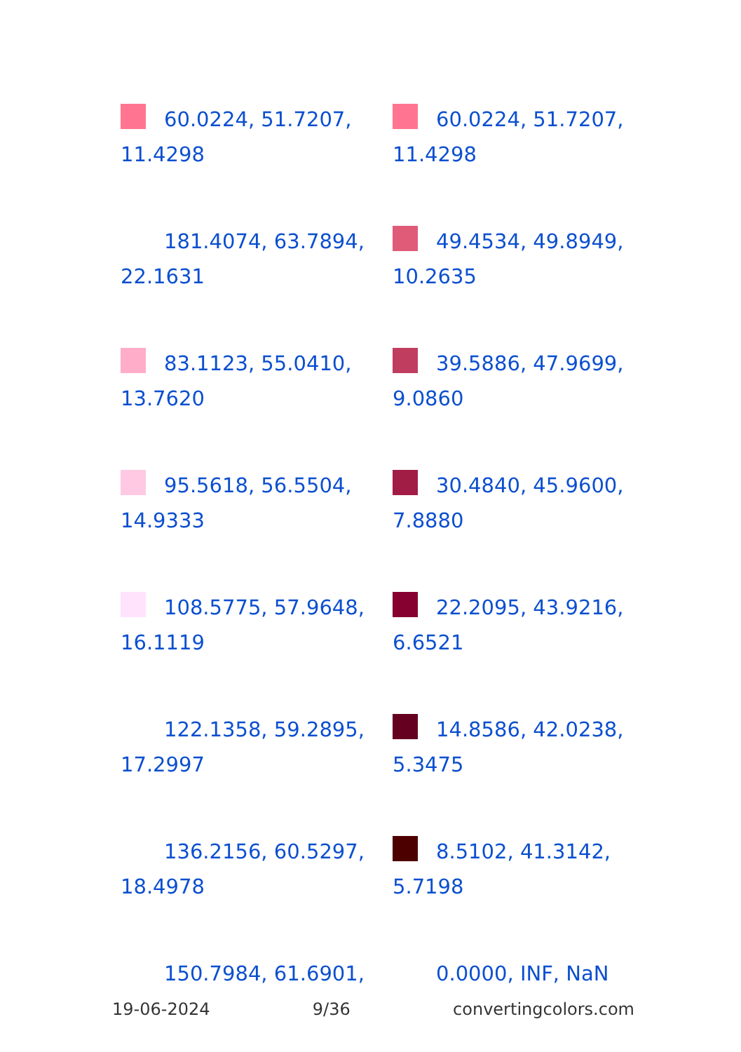60.0224, 51.7207, 11.4298
60.0224, 51.7207, 11.4298
181.4074, 63.7894, 22.1631
49.4534, 49.8949, 10.2635
83.1123, 55.0410, 13.7620
39.5886, 47.9699, 9.0860
95.5618, 56.5504, 14.9333
30.4840, 45.9600, 7.8880
108.5775, 57.9648, 16.1119
22.2095, 43.9216, 6.6521
122.1358, 59.2895, 17.2997
14.8586, 42.0238, 5.3475
136.2156, 60.5297, 18.4978
8.5102, 41.3142, 5.7198
150.7984, 61.6901,
0.0000, INF, NaN
19-06-2024 9/36 convertingcolors.com